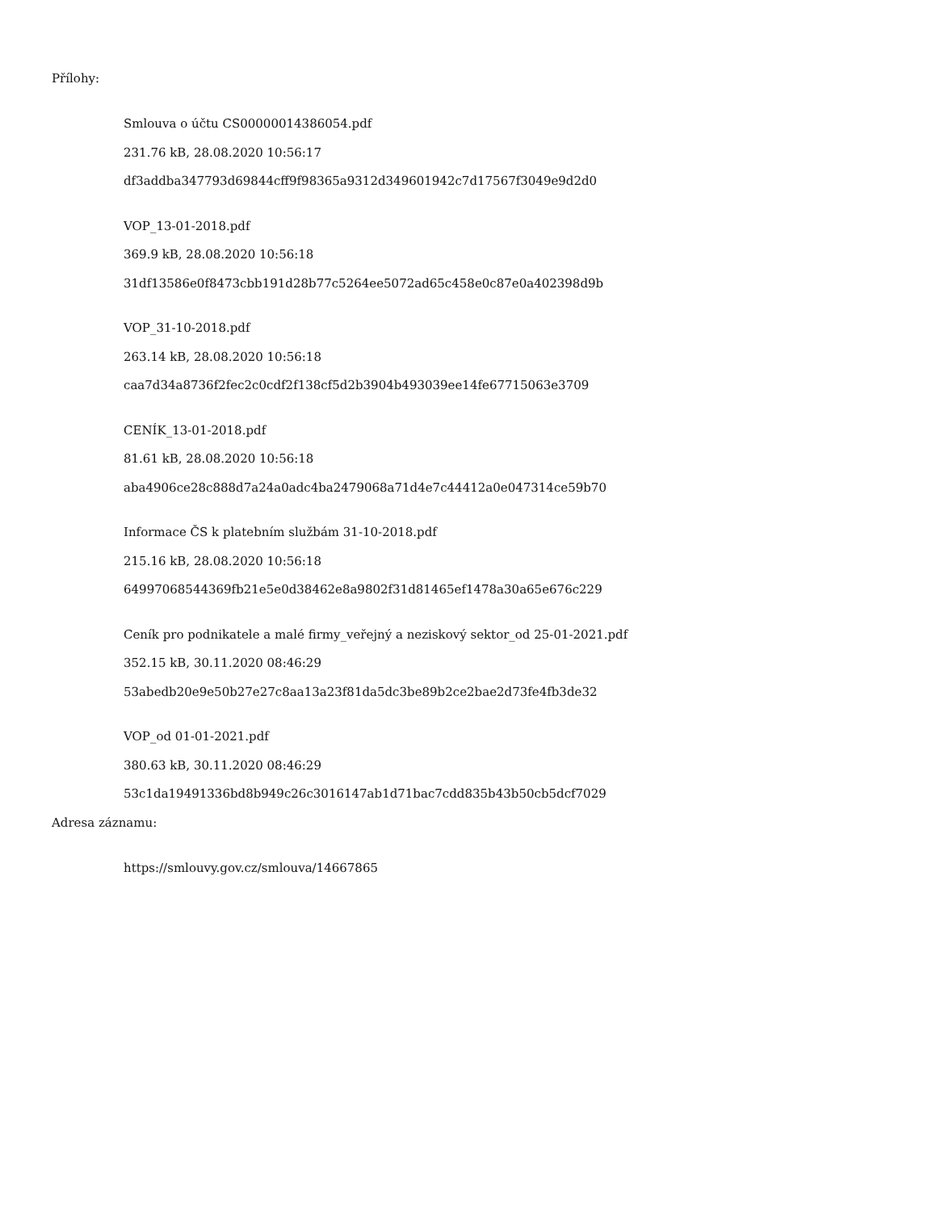Přílohy:
Smlouva o účtu CS00000014386054.pdf
231.76 kB, 28.08.2020 10:56:17
df3addba347793d69844cff9f98365a9312d349601942c7d17567f3049e9d2d0
VOP_13-01-2018.pdf
369.9 kB, 28.08.2020 10:56:18
31df13586e0f8473cbb191d28b77c5264ee5072ad65c458e0c87e0a402398d9b
VOP_31-10-2018.pdf
263.14 kB, 28.08.2020 10:56:18
caa7d34a8736f2fec2c0cdf2f138cf5d2b3904b493039ee14fe67715063e3709
CENÍK_13-01-2018.pdf
81.61 kB, 28.08.2020 10:56:18
aba4906ce28c888d7a24a0adc4ba2479068a71d4e7c44412a0e047314ce59b70
Informace ČS k platebním službám 31-10-2018.pdf
215.16 kB, 28.08.2020 10:56:18
64997068544369fb21e5e0d38462e8a9802f31d81465ef1478a30a65e676c229
Ceník pro podnikatele a malé firmy_veřejný a neziskový sektor_od 25-01-2021.pdf
352.15 kB, 30.11.2020 08:46:29
53abedb20e9e50b27e27c8aa13a23f81da5dc3be89b2ce2bae2d73fe4fb3de32
VOP_od 01-01-2021.pdf
380.63 kB, 30.11.2020 08:46:29
53c1da19491336bd8b949c26c3016147ab1d71bac7cdd835b43b50cb5dcf7029
Adresa záznamu:
https://smlouvy.gov.cz/smlouva/14667865